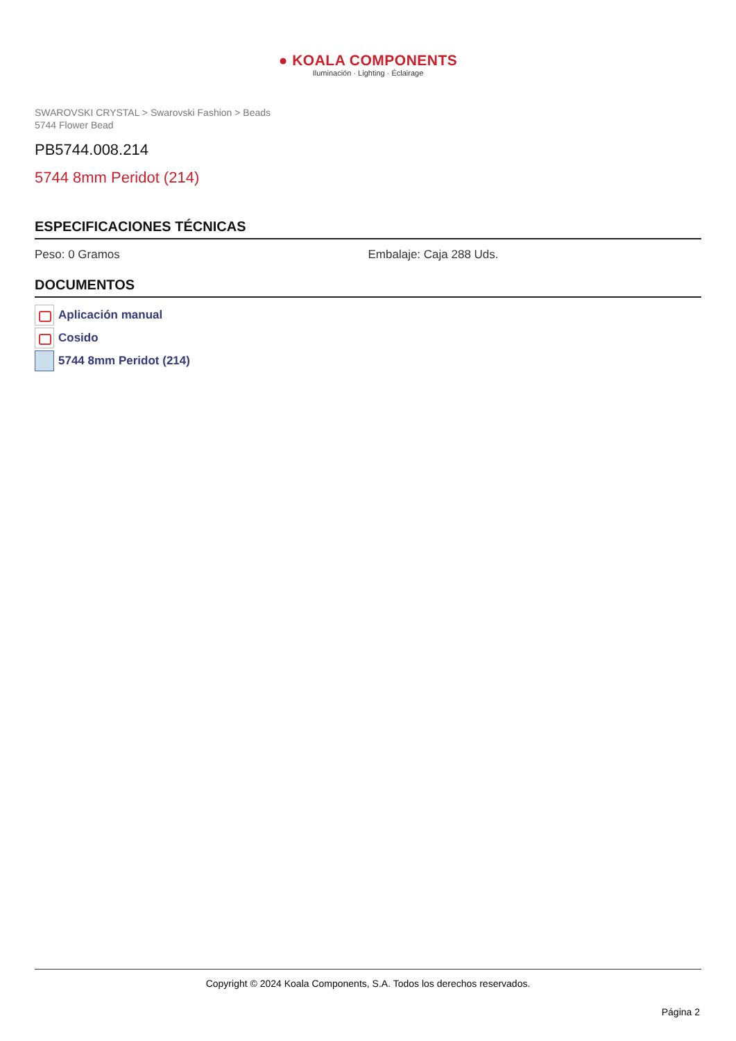● KOALA COMPONENTS
Iluminación · Lighting · Éclairage
SWAROVSKI CRYSTAL > Swarovski Fashion > Beads
5744 Flower Bead
PB5744.008.214
5744 8mm Peridot (214)
ESPECIFICACIONES TÉCNICAS
Peso: 0 Gramos Embalaje: Caja 288 Uds.
DOCUMENTOS
Aplicación manual
Cosido
5744 8mm Peridot (214)
Copyright © 2024 Koala Components, S.A. Todos los derechos reservados.
Página 2